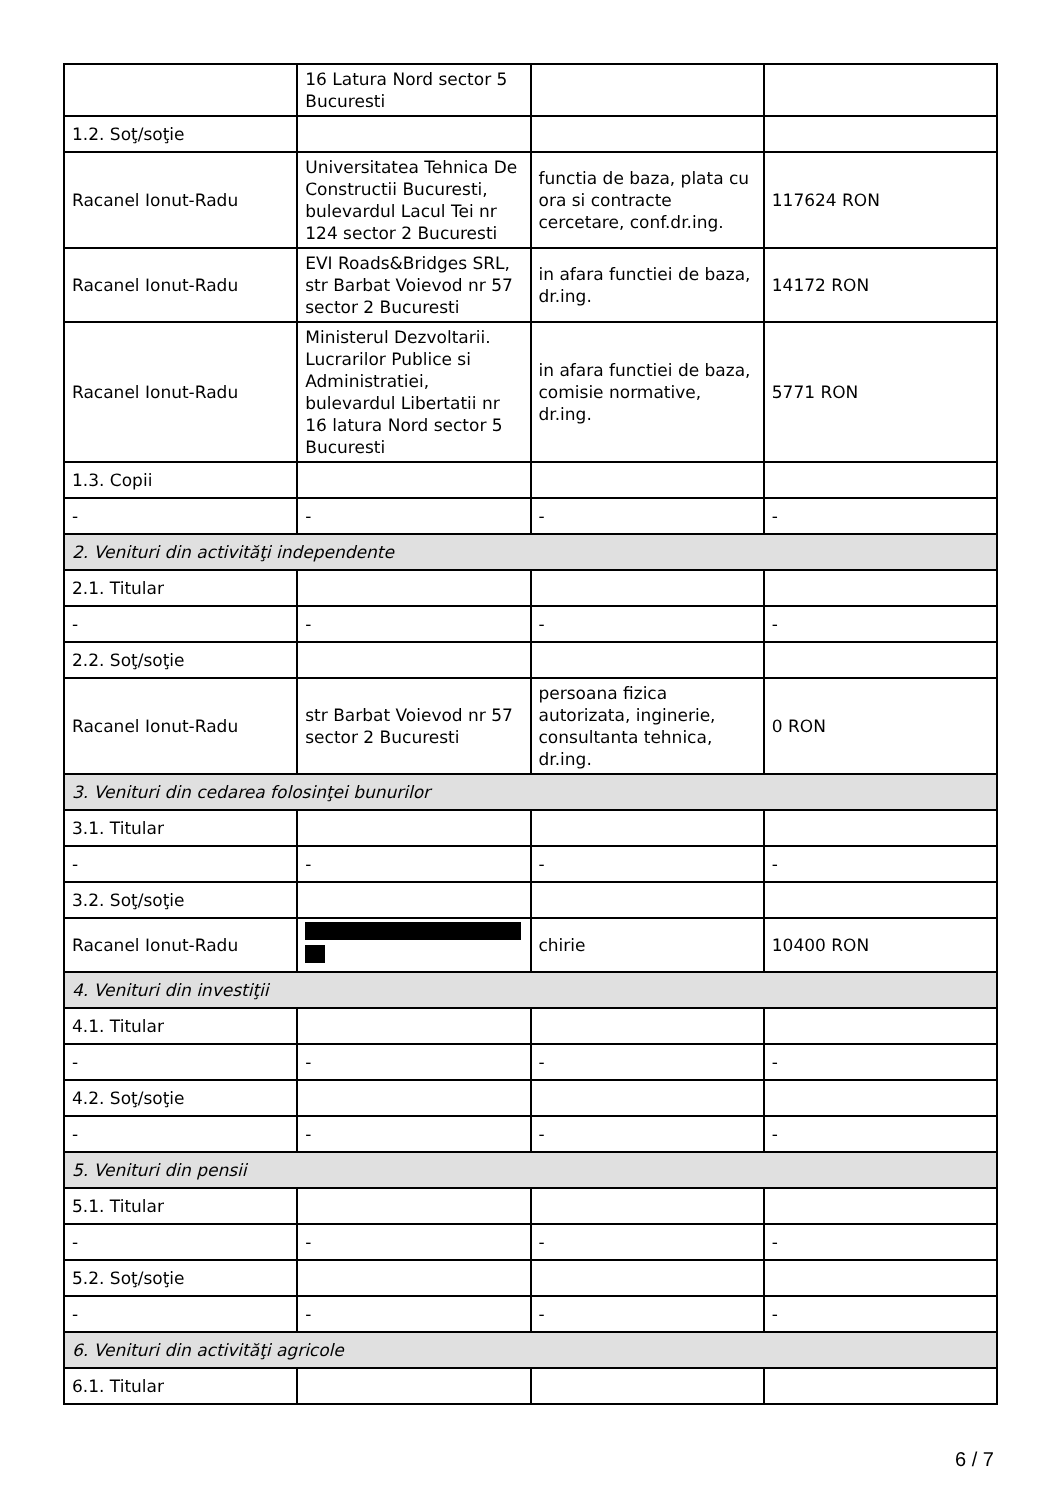| | 16 Latura Nord sector 5 Bucuresti | | |
| 1.2. Soţ/soţie | | | |
| Racanel Ionut-Radu | Universitatea Tehnica De Constructii Bucuresti, bulevardul Lacul Tei nr 124 sector 2 Bucuresti | functia de baza, plata cu ora si contracte cercetare, conf.dr.ing. | 117624 RON |
| Racanel Ionut-Radu | EVI Roads&Bridges SRL, str Barbat Voievod nr 57 sector 2 Bucuresti | in afara functiei de baza, dr.ing. | 14172 RON |
| Racanel Ionut-Radu | Ministerul Dezvoltarii. Lucrarilor Publice si Administratiei, bulevardul Libertatii nr 16 latura Nord sector 5 Bucuresti | in afara functiei de baza, comisie normative, dr.ing. | 5771 RON |
| 1.3. Copii | | | |
| - | - | - | - |
| 2. Venituri din activităţi independente | | | |
| 2.1. Titular | | | |
| - | - | - | - |
| 2.2. Soţ/soţie | | | |
| Racanel Ionut-Radu | str Barbat Voievod nr 57 sector 2 Bucuresti | persoana fizica autorizata, inginerie, consultanta tehnica, dr.ing. | 0 RON |
| 3. Venituri din cedarea folosinţei bunurilor | | | |
| 3.1. Titular | | | |
| - | - | - | - |
| 3.2. Soţ/soţie | | | |
| Racanel Ionut-Radu | | chirie | 10400 RON |
| 4. Venituri din investiţii | | | |
| 4.1. Titular | | | |
| - | - | - | - |
| 4.2. Soţ/soţie | | | |
| - | - | - | - |
| 5. Venituri din pensii | | | |
| 5.1. Titular | | | |
| - | - | - | - |
| 5.2. Soţ/soţie | | | |
| - | - | - | - |
| 6. Venituri din activităţi agricole | | | |
| 6.1. Titular | | | |
6 / 7